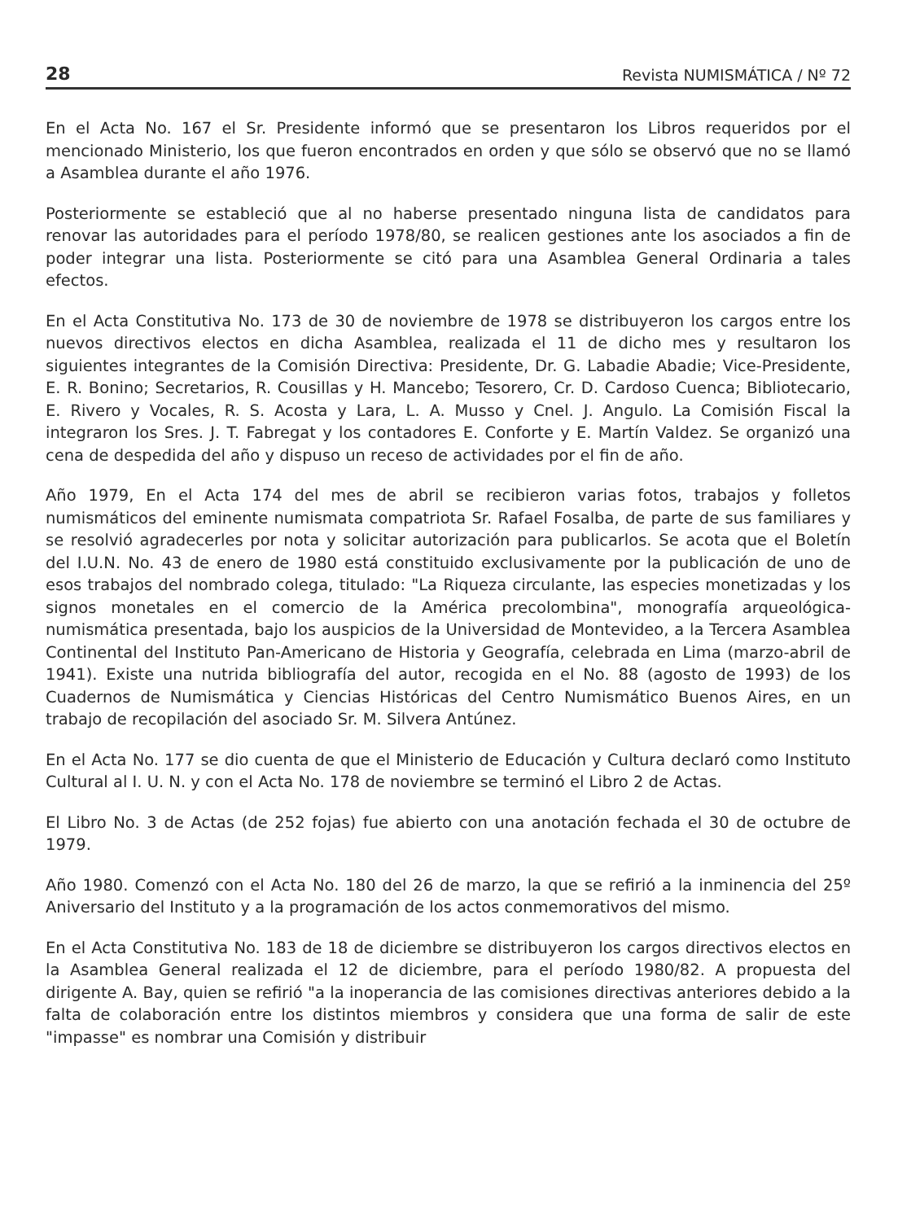28 Revista NUMISMÁTICA / Nº 72
En el Acta No. 167 el Sr. Presidente informó que se presentaron los Libros requeridos por el mencionado Ministerio, los que fueron encontrados en orden y que sólo se observó que no se llamó a Asamblea durante el año 1976.
Posteriormente se estableció que al no haberse presentado ninguna lista de candidatos para renovar las autoridades para el período 1978/80, se realicen gestiones ante los asociados a fin de poder integrar una lista. Posteriormente se citó para una Asamblea General Ordinaria a tales efectos.
En el Acta Constitutiva No. 173 de 30 de noviembre de 1978 se distribuyeron los cargos entre los nuevos directivos electos en dicha Asamblea, realizada el 11 de dicho mes y resultaron los siguientes integrantes de la Comisión Directiva: Presidente, Dr. G. Labadie Abadie; Vice-Presidente, E. R. Bonino; Secretarios, R. Cousillas y H. Mancebo; Tesorero, Cr. D. Cardoso Cuenca; Bibliotecario, E. Rivero y Vocales, R. S. Acosta y Lara, L. A. Musso y Cnel. J. Angulo. La Comisión Fiscal la integraron los Sres. J. T. Fabregat y los contadores E. Conforte y E. Martín Valdez. Se organizó una cena de despedida del año y dispuso un receso de actividades por el fin de año.
Año 1979, En el Acta 174 del mes de abril se recibieron varias fotos, trabajos y folletos numismáticos del eminente numismata compatriota Sr. Rafael Fosalba, de parte de sus familiares y se resolvió agradecerles por nota y solicitar autorización para publicarlos. Se acota que el Boletín del I.U.N. No. 43 de enero de 1980 está constituido exclusivamente por la publicación de uno de esos trabajos del nombrado colega, titulado: "La Riqueza circulante, las especies monetizadas y los signos monetales en el comercio de la América precolombina", monografía arqueológica-numismática presentada, bajo los auspicios de la Universidad de Montevideo, a la Tercera Asamblea Continental del Instituto Pan-Americano de Historia y Geografía, celebrada en Lima (marzo-abril de 1941). Existe una nutrida bibliografía del autor, recogida en el No. 88 (agosto de 1993) de los Cuadernos de Numismática y Ciencias Históricas del Centro Numismático Buenos Aires, en un trabajo de recopilación del asociado Sr. M. Silvera Antúnez.
En el Acta No. 177 se dio cuenta de que el Ministerio de Educación y Cultura declaró como Instituto Cultural al I. U. N. y con el Acta No. 178 de noviembre se terminó el Libro 2 de Actas.
El Libro No. 3 de Actas (de 252 fojas) fue abierto con una anotación fechada el 30 de octubre de 1979.
Año 1980. Comenzó con el Acta No. 180 del 26 de marzo, la que se refirió a la inminencia del 25º Aniversario del Instituto y a la programación de los actos conmemorativos del mismo.
En el Acta Constitutiva No. 183 de 18 de diciembre se distribuyeron los cargos directivos electos en la Asamblea General realizada el 12 de diciembre, para el período 1980/82. A propuesta del dirigente A. Bay, quien se refirió "a la inoperancia de las comisiones directivas anteriores debido a la falta de colaboración entre los distintos miembros y considera que una forma de salir de este "impasse" es nombrar una Comisión y distribuir